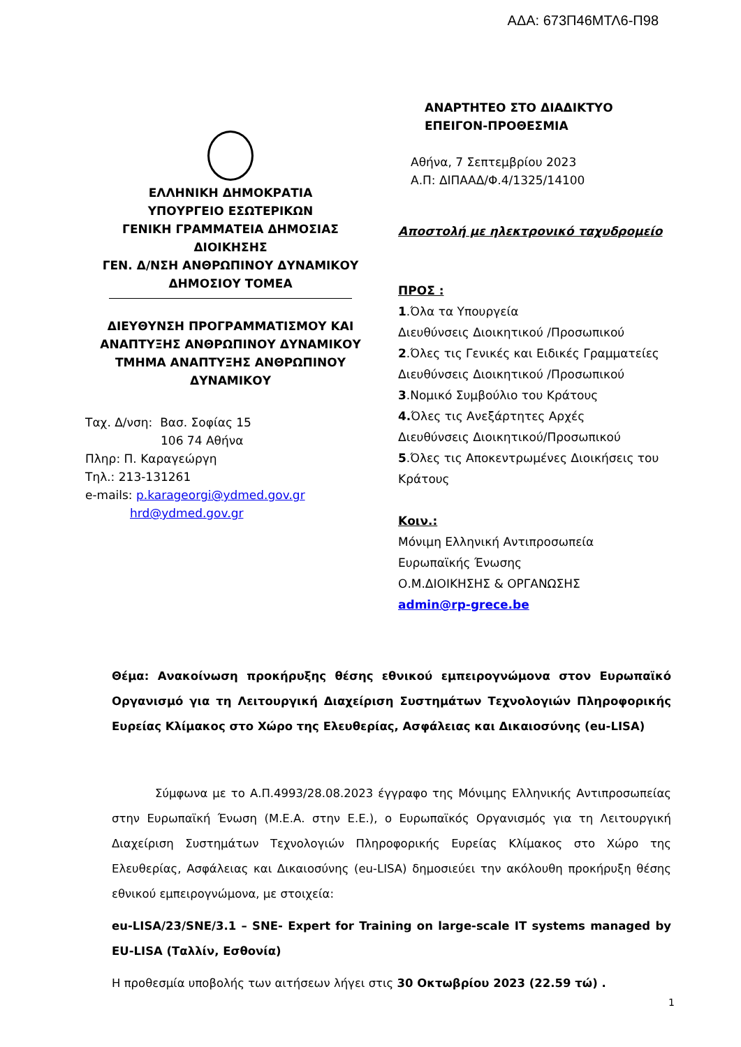ΑΔΑ: 673Π46ΜΤΛ6-Π98
ΕΛΛΗΝΙΚΗ ΔΗΜΟΚΡΑΤΙΑ
ΥΠΟΥΡΓΕΙΟ ΕΣΩΤΕΡΙΚΩΝ
ΓΕΝΙΚΗ ΓΡΑΜΜΑΤΕΙΑ ΔΗΜΟΣΙΑΣ
ΔΙΟΙΚΗΣΗΣ
ΓΕΝ. Δ/ΝΣΗ ΑΝΘΡΩΠΙΝΟΥ ΔΥΝΑΜΙΚΟΥ
ΔΗΜΟΣΙΟΥ ΤΟΜΕΑ
ΔΙΕΥΘΥΝΣΗ ΠΡΟΓΡΑΜΜΑΤΙΣΜΟΥ ΚΑΙ
ΑΝΑΠΤΥΞΗΣ ΑΝΘΡΩΠΙΝΟΥ ΔΥΝΑΜΙΚΟΥ
ΤΜΗΜΑ ΑΝΑΠΤΥΞΗΣ ΑΝΘΡΩΠΙΝΟΥ
ΔΥΝΑΜΙΚΟΥ
Ταχ. Δ/νση: Βασ. Σοφίας 15
106 74 Αθήνα
Πληρ: Π. Καραγεώργη
Τηλ.: 213-131261
e-mails: p.karageorgi@ydmed.gov.gr
hrd@ydmed.gov.gr
ΑΝΑΡΤΗΤΕΟ ΣΤΟ ΔΙΑΔΙΚΤΥΟ
ΕΠΕΙΓΟΝ-ΠΡΟΘΕΣΜΙΑ
Αθήνα, 7 Σεπτεμβρίου 2023
Α.Π: ΔΙΠΑΑΔ/Φ.4/1325/14100
Αποστολή με ηλεκτρονικό ταχυδρομείο
ΠΡΟΣ :
1.Όλα τα Υπουργεία
Διευθύνσεις Διοικητικού /Προσωπικού
2.Όλες τις Γενικές και Ειδικές Γραμματείες
Διευθύνσεις Διοικητικού /Προσωπικού
3.Νομικό Συμβούλιο του Κράτους
4. Όλες τις Ανεξάρτητες Αρχές
Διευθύνσεις Διοικητικού/Προσωπικού
5.Όλες τις Αποκεντρωμένες Διοικήσεις του
Κράτους
Κοιν.:
Μόνιμη Ελληνική Αντιπροσωπεία
Ευρωπαϊκής Ένωσης
Ο.Μ.ΔΙΟΙΚΗΣΗΣ & ΟΡΓΑΝΩΣΗΣ
admin@rp-grece.be
Θέμα: Ανακοίνωση προκήρυξης θέσης εθνικού εμπειρογνώμονα στον Ευρωπαϊκό Οργανισμό για τη Λειτουργική Διαχείριση Συστημάτων Τεχνολογιών Πληροφορικής Ευρείας Κλίμακος στο Χώρο της Ελευθερίας, Ασφάλειας και Δικαιοσύνης (eu-LISA)
Σύμφωνα με το Α.Π.4993/28.08.2023 έγγραφο της Μόνιμης Ελληνικής Αντιπροσωπείας στην Ευρωπαϊκή Ένωση (Μ.Ε.Α. στην Ε.Ε.), ο Ευρωπαϊκός Οργανισμός για τη Λειτουργική Διαχείριση Συστημάτων Τεχνολογιών Πληροφορικής Ευρείας Κλίμακος στο Χώρο της Ελευθερίας, Ασφάλειας και Δικαιοσύνης (eu-LISA) δημοσιεύει την ακόλουθη προκήρυξη θέσης εθνικού εμπειρογνώμονα, με στοιχεία:
eu-LISA/23/SNE/3.1 – SNE- Expert for Training on large-scale IT systems managed by EU-LISA (Ταλλίν, Εσθονία)
Η προθεσμία υποβολής των αιτήσεων λήγει στις 30 Οκτωβρίου 2023 (22.59 τώ) .
1